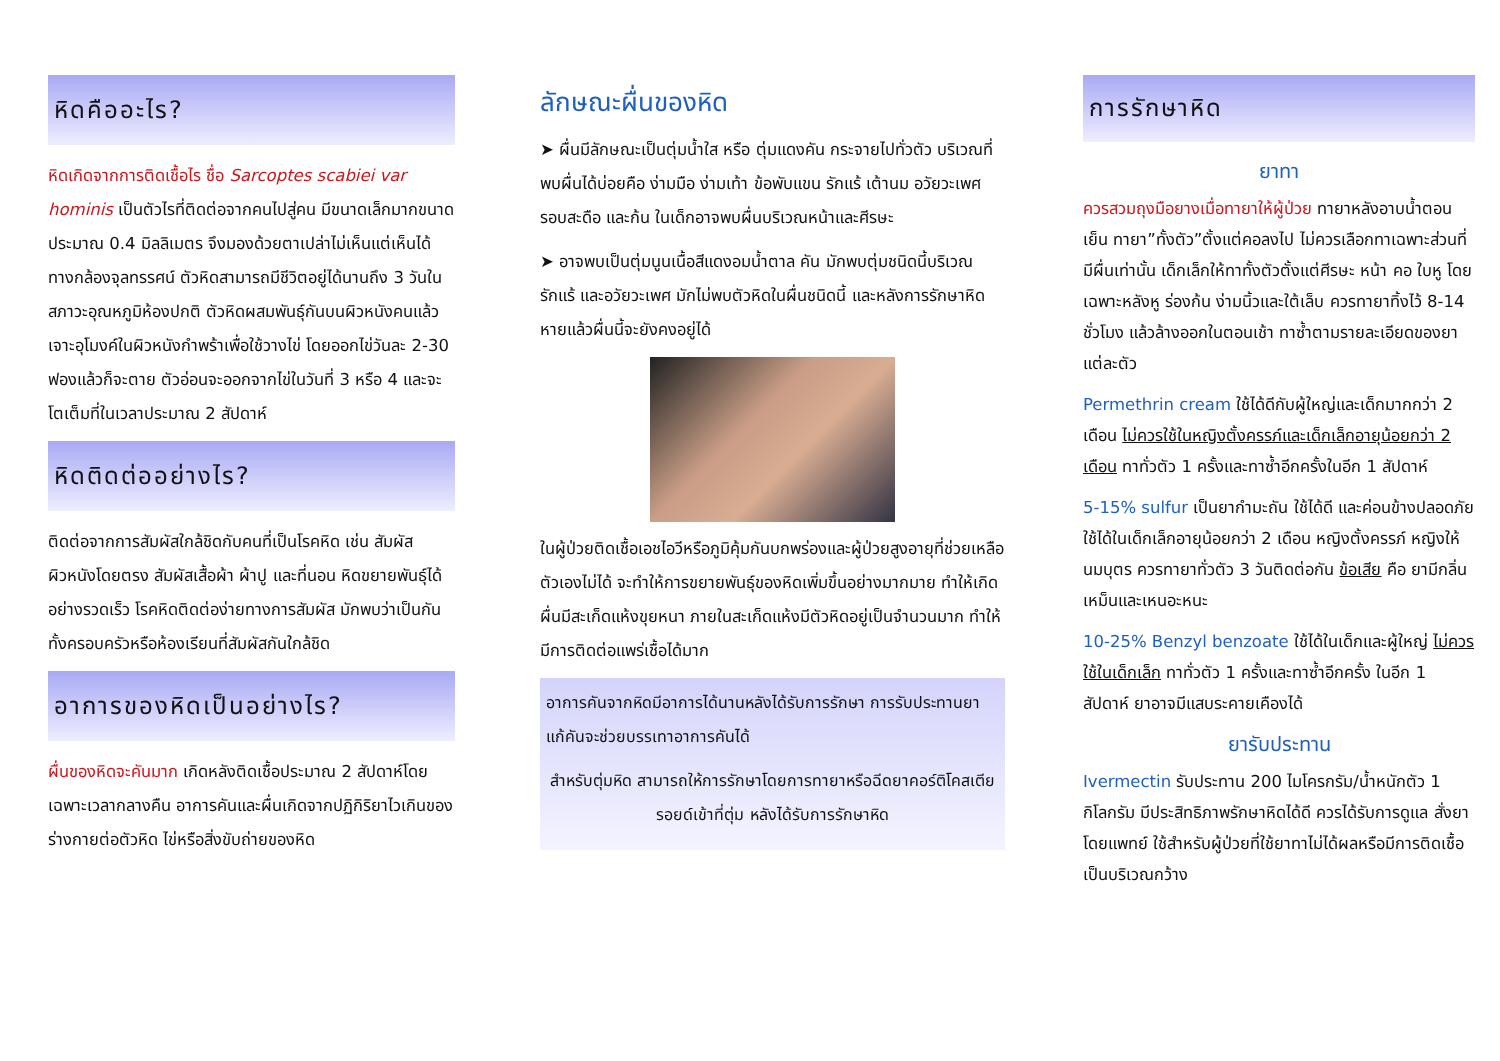หิดคืออะไร?
หิดเกิดจากการติดเชื้อไร ชื่อ Sarcoptes scabiei var hominis เป็นตัวไรที่ติดต่อจากคนไปสู่คน มีขนาดเล็กมากขนาดประมาณ 0.4 มิลลิเมตร จึงมองด้วยตาเปล่าไม่เห็นแต่เห็นได้ทางกล้องจุลทรรศน์ ตัวหิดสามารถมีชีวิตอยู่ได้นานถึง 3 วันในสภาวะอุณหภูมิห้องปกติ ตัวหิดผสมพันธุ์กันบนผิวหนังคนแล้วเจาะอุโมงค์ในผิวหนังกำพร้าเพื่อใช้วางไข่ โดยออกไข่วันละ 2-30 ฟองแล้วก็จะตาย ตัวอ่อนจะออกจากไข่ในวันที่ 3 หรือ 4 และจะโตเต็มที่ในเวลาประมาณ 2 สัปดาห์
หิดติดต่ออย่างไร?
ติดต่อจากการสัมผัสใกล้ชิดกับคนที่เป็นโรคหิด เช่น สัมผัสผิวหนังโดยตรง สัมผัสเสื้อผ้า ผ้าปู และที่นอน หิดขยายพันธุ์ได้อย่างรวดเร็ว โรคหิดติดต่อง่ายทางการสัมผัส มักพบว่าเป็นกันทั้งครอบครัวหรือห้องเรียนที่สัมผัสกันใกล้ชิด
อาการของหิดเป็นอย่างไร?
ผื่นของหิดจะคันมาก เกิดหลังติดเชื้อประมาณ 2 สัปดาห์โดยเฉพาะเวลากลางคืน อาการคันและผื่นเกิดจากปฏิกิริยาไวเกินของร่างกายต่อตัวหิด ไข่หรือสิ่งขับถ่ายของหิด
ลักษณะผื่นของหิด
➤ ผื่นมีลักษณะเป็นตุ่มน้ำใส หรือ ตุ่มแดงคัน กระจายไปทั่วตัว บริเวณที่พบผื่นได้บ่อยคือ ง่ามมือ ง่ามเท้า ข้อพับแขน รักแร้ เต้านม อวัยวะเพศ รอบสะดือ และก้น ในเด็กอาจพบผื่นบริเวณหน้าและศีรษะ
➤ อาจพบเป็นตุ่มนูนเนื้อสีแดงอมน้ำตาล คัน มักพบตุ่มชนิดนี้บริเวณรักแร้ และอวัยวะเพศ มักไม่พบตัวหิดในผื่นชนิดนี้ และหลังการรักษาหิดหายแล้วผื่นนี้จะยังคงอยู่ได้
ในผู้ป่วยติดเชื้อเอชไอวีหรือภูมิคุ้มกันบกพร่องและผู้ป่วยสูงอายุที่ช่วยเหลือตัวเองไม่ได้ จะทำให้การขยายพันธุ์ของหิดเพิ่มขึ้นอย่างมากมาย ทำให้เกิดผื่นมีสะเก็ดแห้งขุยหนา ภายในสะเก็ดแห้งมีตัวหิดอยู่เป็นจำนวนมาก ทำให้มีการติดต่อแพร่เชื้อได้มาก
อาการคันจากหิดมีอาการได้นานหลังได้รับการรักษา การรับประทานยาแก้คันจะช่วยบรรเทาอาการคันได้
สำหรับตุ่มหิด สามารถให้การรักษาโดยการทายาหรือฉีดยาคอร์ติโคสเตียรอยด์เข้าที่ตุ่ม หลังได้รับการรักษาหิด
การรักษาหิด
ยาทา
ควรสวมถุงมือยางเมื่อทายาให้ผู้ป่วย ทายาหลังอาบน้ำตอนเย็น ทายา”ทั้งตัว”ตั้งแต่คอลงไป ไม่ควรเลือกทาเฉพาะส่วนที่มีผื่นเท่านั้น เด็กเล็กให้ทาทั้งตัวตั้งแต่ศีรษะ หน้า คอ ใบหู โดยเฉพาะหลังหู ร่องก้น ง่ามนิ้วและใต้เล็บ ควรทายาทิ้งไว้ 8-14 ชั่วโมง แล้วล้างออกในตอนเช้า ทาซ้ำตามรายละเอียดของยาแต่ละตัว
Permethrin cream ใช้ได้ดีกับผู้ใหญ่และเด็กมากกว่า 2 เดือน ไม่ควรใช้ในหญิงตั้งครรภ์และเด็กเล็กอายุน้อยกว่า 2 เดือน ทาทั่วตัว 1 ครั้งและทาซ้ำอีกครั้งในอีก 1 สัปดาห์
5-15% sulfur เป็นยากำมะถัน ใช้ได้ดี และค่อนข้างปลอดภัย ใช้ได้ในเด็กเล็กอายุน้อยกว่า 2 เดือน หญิงตั้งครรภ์ หญิงให้นมบุตร ควรทายาทั่วตัว 3 วันติดต่อกัน ข้อเสีย คือ ยามีกลิ่นเหม็นและเหนอะหนะ
10-25% Benzyl benzoate ใช้ได้ในเด็กและผู้ใหญ่ ไม่ควรใช้ในเด็กเล็ก ทาทั่วตัว 1 ครั้งและทาซ้ำอีกครั้ง ในอีก 1 สัปดาห์ ยาอาจมีแสบระคายเคืองได้
ยารับประทาน
Ivermectin รับประทาน 200 ไมโครกรัม/น้ำหนักตัว 1 กิโลกรัม มีประสิทธิภาพรักษาหิดได้ดี ควรได้รับการดูแล สั่งยาโดยแพทย์ ใช้สำหรับผู้ป่วยที่ใช้ยาทาไม่ได้ผลหรือมีการติดเชื้อเป็นบริเวณกว้าง